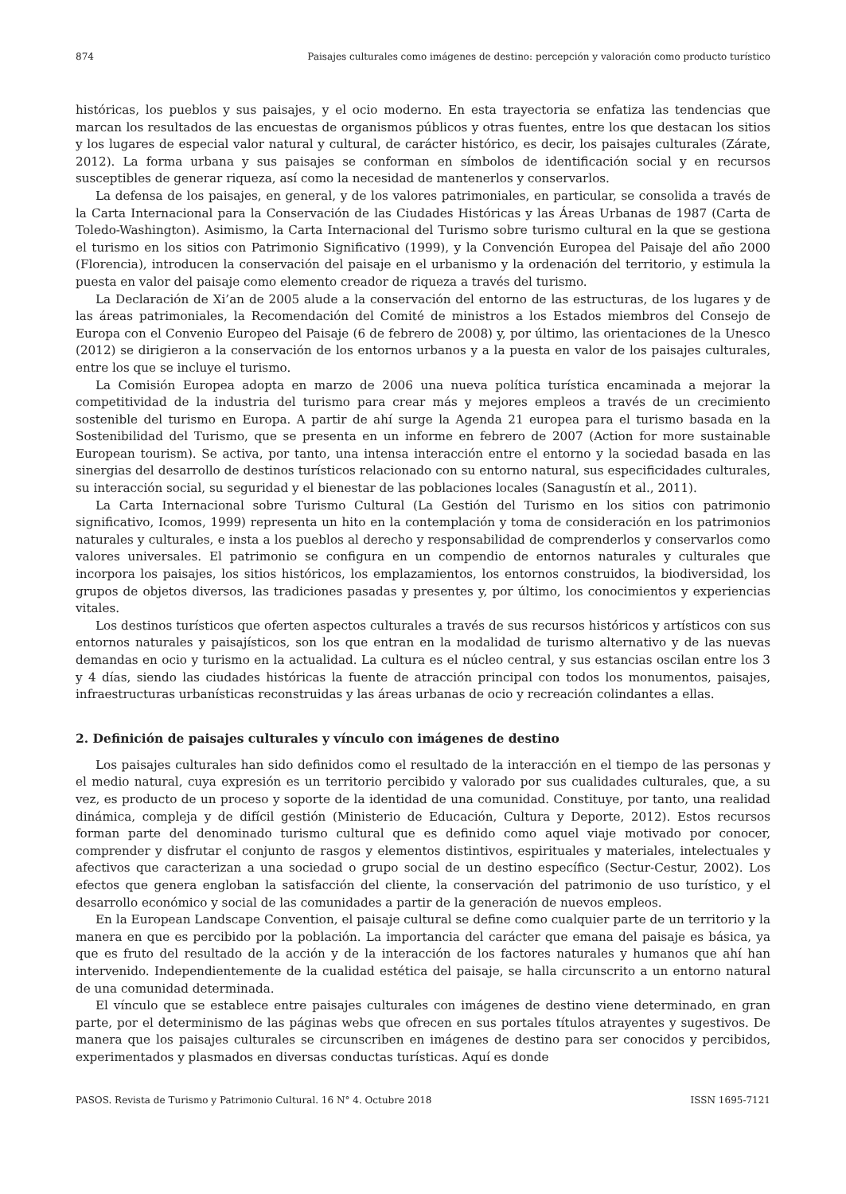874 Paisajes culturales como imágenes de destino: percepción y valoración como producto turístico
históricas, los pueblos y sus paisajes, y el ocio moderno. En esta trayectoria se enfatiza las tendencias que marcan los resultados de las encuestas de organismos públicos y otras fuentes, entre los que destacan los sitios y los lugares de especial valor natural y cultural, de carácter histórico, es decir, los paisajes culturales (Zárate, 2012). La forma urbana y sus paisajes se conforman en símbolos de identificación social y en recursos susceptibles de generar riqueza, así como la necesidad de mantenerlos y conservarlos.
La defensa de los paisajes, en general, y de los valores patrimoniales, en particular, se consolida a través de la Carta Internacional para la Conservación de las Ciudades Históricas y las Áreas Urbanas de 1987 (Carta de Toledo-Washington). Asimismo, la Carta Internacional del Turismo sobre turismo cultural en la que se gestiona el turismo en los sitios con Patrimonio Significativo (1999), y la Convención Europea del Paisaje del año 2000 (Florencia), introducen la conservación del paisaje en el urbanismo y la ordenación del territorio, y estimula la puesta en valor del paisaje como elemento creador de riqueza a través del turismo.
La Declaración de Xi’an de 2005 alude a la conservación del entorno de las estructuras, de los lugares y de las áreas patrimoniales, la Recomendación del Comité de ministros a los Estados miembros del Consejo de Europa con el Convenio Europeo del Paisaje (6 de febrero de 2008) y, por último, las orientaciones de la Unesco (2012) se dirigieron a la conservación de los entornos urbanos y a la puesta en valor de los paisajes culturales, entre los que se incluye el turismo.
La Comisión Europea adopta en marzo de 2006 una nueva política turística encaminada a mejorar la competitividad de la industria del turismo para crear más y mejores empleos a través de un crecimiento sostenible del turismo en Europa. A partir de ahí surge la Agenda 21 europea para el turismo basada en la Sostenibilidad del Turismo, que se presenta en un informe en febrero de 2007 (Action for more sustainable European tourism). Se activa, por tanto, una intensa interacción entre el entorno y la sociedad basada en las sinergias del desarrollo de destinos turísticos relacionado con su entorno natural, sus especificidades culturales, su interacción social, su seguridad y el bienestar de las poblaciones locales (Sanagustín et al., 2011).
La Carta Internacional sobre Turismo Cultural (La Gestión del Turismo en los sitios con patrimonio significativo, Icomos, 1999) representa un hito en la contemplación y toma de consideración en los patrimonios naturales y culturales, e insta a los pueblos al derecho y responsabilidad de comprenderlos y conservarlos como valores universales. El patrimonio se configura en un compendio de entornos naturales y culturales que incorpora los paisajes, los sitios históricos, los emplazamientos, los entornos construidos, la biodiversidad, los grupos de objetos diversos, las tradiciones pasadas y presentes y, por último, los conocimientos y experiencias vitales.
Los destinos turísticos que oferten aspectos culturales a través de sus recursos históricos y artísticos con sus entornos naturales y paisajísticos, son los que entran en la modalidad de turismo alternativo y de las nuevas demandas en ocio y turismo en la actualidad. La cultura es el núcleo central, y sus estancias oscilan entre los 3 y 4 días, siendo las ciudades históricas la fuente de atracción principal con todos los monumentos, paisajes, infraestructuras urbanísticas reconstruidas y las áreas urbanas de ocio y recreación colindantes a ellas.
2. Definición de paisajes culturales y vínculo con imágenes de destino
Los paisajes culturales han sido definidos como el resultado de la interacción en el tiempo de las personas y el medio natural, cuya expresión es un territorio percibido y valorado por sus cualidades culturales, que, a su vez, es producto de un proceso y soporte de la identidad de una comunidad. Constituye, por tanto, una realidad dinámica, compleja y de difícil gestión (Ministerio de Educación, Cultura y Deporte, 2012). Estos recursos forman parte del denominado turismo cultural que es definido como aquel viaje motivado por conocer, comprender y disfrutar el conjunto de rasgos y elementos distintivos, espirituales y materiales, intelectuales y afectivos que caracterizan a una sociedad o grupo social de un destino específico (Sectur-Cestur, 2002). Los efectos que genera engloban la satisfacción del cliente, la conservación del patrimonio de uso turístico, y el desarrollo económico y social de las comunidades a partir de la generación de nuevos empleos.
En la European Landscape Convention, el paisaje cultural se define como cualquier parte de un territorio y la manera en que es percibido por la población. La importancia del carácter que emana del paisaje es básica, ya que es fruto del resultado de la acción y de la interacción de los factores naturales y humanos que ahí han intervenido. Independientemente de la cualidad estética del paisaje, se halla circunscrito a un entorno natural de una comunidad determinada.
El vínculo que se establece entre paisajes culturales con imágenes de destino viene determinado, en gran parte, por el determinismo de las páginas webs que ofrecen en sus portales títulos atrayentes y sugestivos. De manera que los paisajes culturales se circunscriben en imágenes de destino para ser conocidos y percibidos, experimentados y plasmados en diversas conductas turísticas. Aquí es donde
PASOS. Revista de Turismo y Patrimonio Cultural. 16 N° 4. Octubre 2018 ISSN 1695-7121